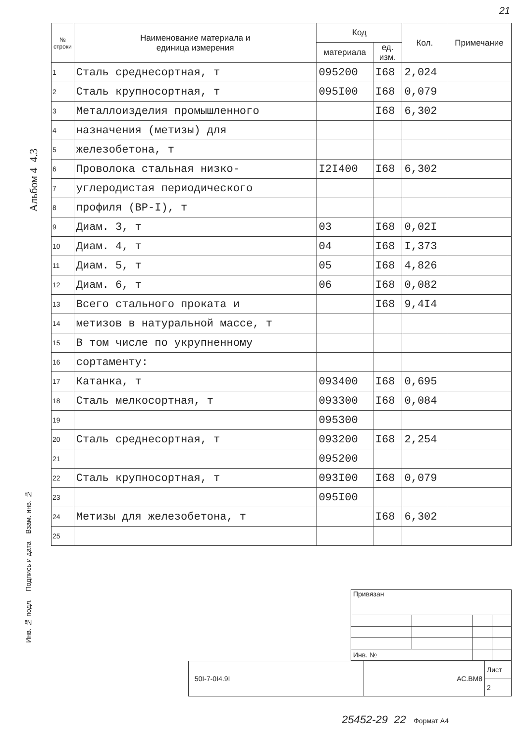21
Альбом 4 4.3
| № строки | Наименование материала и единица измерения | Код | | Кол. | Примечание |
| --- | --- | --- | --- | --- | --- |
| | | материала | ед. изм. | | |
| 1 | Сталь среднесортная, т | 095200 | I68 | 2,024 | |
| 2 | Сталь крупносортная, т | 095I00 | I68 | 0,079 | |
| 3 | Металлоизделия промышленного | | I68 | 6,302 | |
| 4 | назначения (метизы) для | | | | |
| 5 | железобетона, т | | | | |
| 6 | Проволока стальная низко- | I2I400 | I68 | 6,302 | |
| 7 | углеродистая периодического | | | | |
| 8 | профиля (ВР-I), т | | | | |
| 9 | Диам. 3, т | 03 | I68 | 0,02I | |
| 10 | Диам. 4, т | 04 | I68 | I,373 | |
| 11 | Диам. 5, т | 05 | I68 | 4,826 | |
| 12 | Диам. 6, т | 06 | I68 | 0,082 | |
| 13 | Всего стального проката и | | I68 | 9,4I4 | |
| 14 | метизов в натуральной массе, т | | | | |
| 15 | В том числе по укрупненному | | | | |
| 16 | сортаменту: | | | | |
| 17 | Катанка, т | 093400 | I68 | 0,695 | |
| 18 | Сталь мелкосортная, т | 093300 | I68 | 0,084 | |
| 19 | | 095300 | | | |
| 20 | Сталь среднесортная, т | 093200 | I68 | 2,254 | |
| 21 | | 095200 | | | |
| 22 | Сталь крупносортная, т | 093I00 | I68 | 0,079 | |
| 23 | | 095I00 | | | |
| 24 | Метизы для железобетона, т | | I68 | 6,302 | |
| 25 | | | | | |
Инв. № подл. Подпись и дата Взам. инв. №
| | Привязан | | | |
| | Инв. № | | | |
| 50I-7-0I4.9I | АС.ВМ8 | Лист |
| | | 2 |
25452-29 22 Формат А4